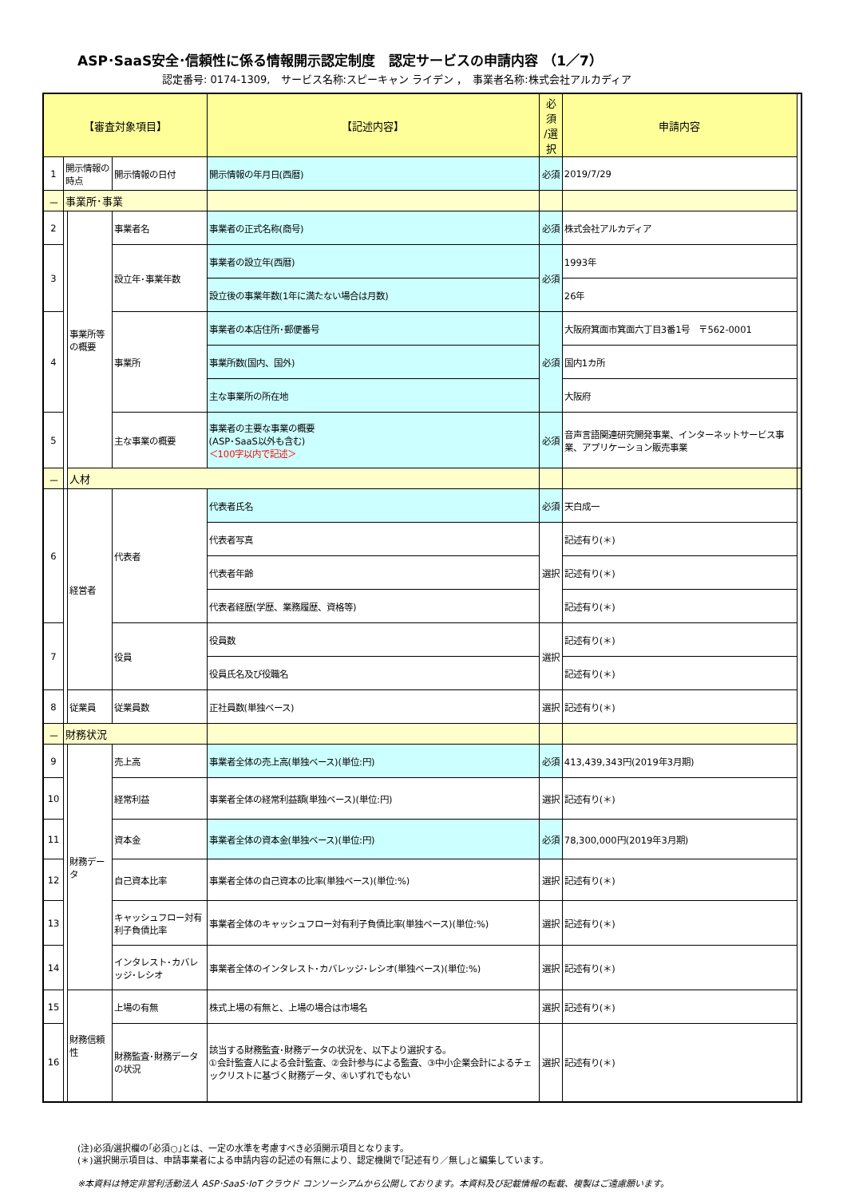ASP･SaaS安全･信頼性に係る情報開示認定制度　認定サービスの申請内容 （1／7）
認定番号: 0174-1309,　サービス名称:スピーキャン ライデン ，　事業者名称:株式会社アルカディア
| 【審査対象項目】 | | | | 【記述内容】 | 必須 /選択 | 申請内容 | |
| --- | --- | --- | --- | --- | --- | --- | --- |
| 1 | 開示情報の時点 | | 開示情報の日付 | 開示情報の年月日(西暦) | 必須 | 2019/7/29 | |
| － | 事業所･事業 | | | | | | |
| 2 | | 事業所等の概要 | 事業者名 | 事業者の正式名称(商号) | 必須 | 株式会社アルカディア | |
| 3 | | | 設立年･事業年数 | 事業者の設立年(西暦) | 必須 | 1993年 | |
| | | | | 設立後の事業年数(1年に満たない場合は月数) | | 26年 | |
| 4 | | | 事業所 | 事業者の本店住所･郵便番号 | 必須 | 大阪府箕面市箕面六丁目3番1号 〒562-0001 | |
| | | | | 事業所数(国内、国外) | | 国内1カ所 | |
| | | | | 主な事業所の所在地 | | 大阪府 | |
| 5 | | | 主な事業の概要 | 事業者の主要な事業の概要 (ASP･SaaS以外も含む) ＜100字以内で記述＞ | 必須 | 音声言語関連研究開発事業、インターネットサービス事業、アプリケーション販売事業 | |
| － | | 人材 | | | | | |
| 6 | | 経営者 | 代表者 | 代表者氏名 | 必須 | 天白成一 | |
| | | | | 代表者写真 | 選択 | 記述有り(＊) | |
| | | | | 代表者年齢 | | 記述有り(＊) | |
| | | | | 代表者経歴(学歴、業務履歴、資格等) | | 記述有り(＊) | |
| 7 | | | 役員 | 役員数 | 選択 | 記述有り(＊) | |
| | | | | 役員氏名及び役職名 | | 記述有り(＊) | |
| 8 | | 従業員 | 従業員数 | 正社員数(単独ベース) | 選択 | 記述有り(＊) | |
| － | 財務状況 | | | | | | |
| 9 | | 財務データ | 売上高 | 事業者全体の売上高(単独ベース)(単位:円) | 必須 | 413,439,343円(2019年3月期) | |
| 10 | | | 経常利益 | 事業者全体の経常利益額(単独ベース)(単位:円) | 選択 | 記述有り(＊) | |
| 11 | | | 資本金 | 事業者全体の資本金(単独ベース)(単位:円) | 必須 | 78,300,000円(2019年3月期) | |
| 12 | | | 自己資本比率 | 事業者全体の自己資本の比率(単独ベース)(単位:%) | 選択 | 記述有り(＊) | |
| 13 | | | キャッシュフロー対有利子負債比率 | 事業者全体のキャッシュフロー対有利子負債比率(単独ベース)(単位:%) | 選択 | 記述有り(＊) | |
| 14 | | | インタレスト･カバレッジ･レシオ | 事業者全体のインタレスト･カバレッジ･レシオ(単独ベース)(単位:%) | 選択 | 記述有り(＊) | |
| 15 | | 財務信頼性 | 上場の有無 | 株式上場の有無と、上場の場合は市場名 | 選択 | 記述有り(＊) | |
| 16 | | | 財務監査･財務データの状況 | 該当する財務監査･財務データの状況を、以下より選択する。 ①会計監査人による会計監査、②会計参与による監査、③中小企業会計によるチェックリストに基づく財務データ、④いずれでもない | 選択 | 記述有り(＊) | |
(注)必須/選択欄の｢必須○｣とは、一定の水準を考慮すべき必須開示項目となります。
(＊)選択開示項目は、申請事業者による申請内容の記述の有無により、認定機関で｢記述有り／無し｣と編集しています。
※本資料は特定非営利活動法人 ASP･SaaS･IoT クラウド コンソーシアムから公開しております。本資料及び記載情報の転載、複製はご遠慮願います。